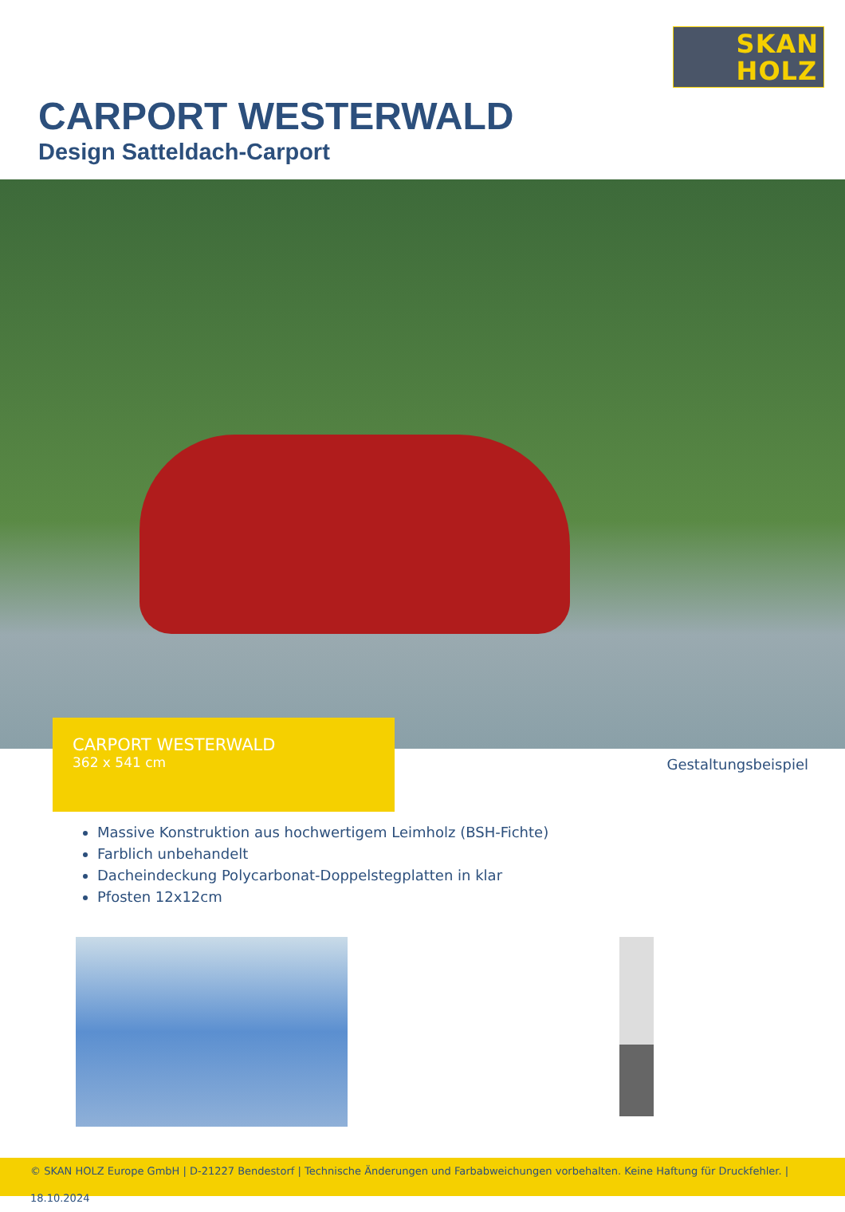SKAN
HOLZ
CARPORT WESTERWALD
Design Satteldach-Carport
CARPORT WESTERWALD
362 x 541 cm
Gestaltungsbeispiel
Massive Konstruktion aus hochwertigem Leimholz (BSH-Fichte)
Farblich unbehandelt
Dacheindeckung Polycarbonat-Doppelstegplatten in klar
Pfosten 12x12cm
© SKAN HOLZ Europe GmbH | D-21227 Bendestorf | Technische Änderungen und Farbabweichungen vorbehalten. Keine Haftung für Druckfehler. | 18.10.2024